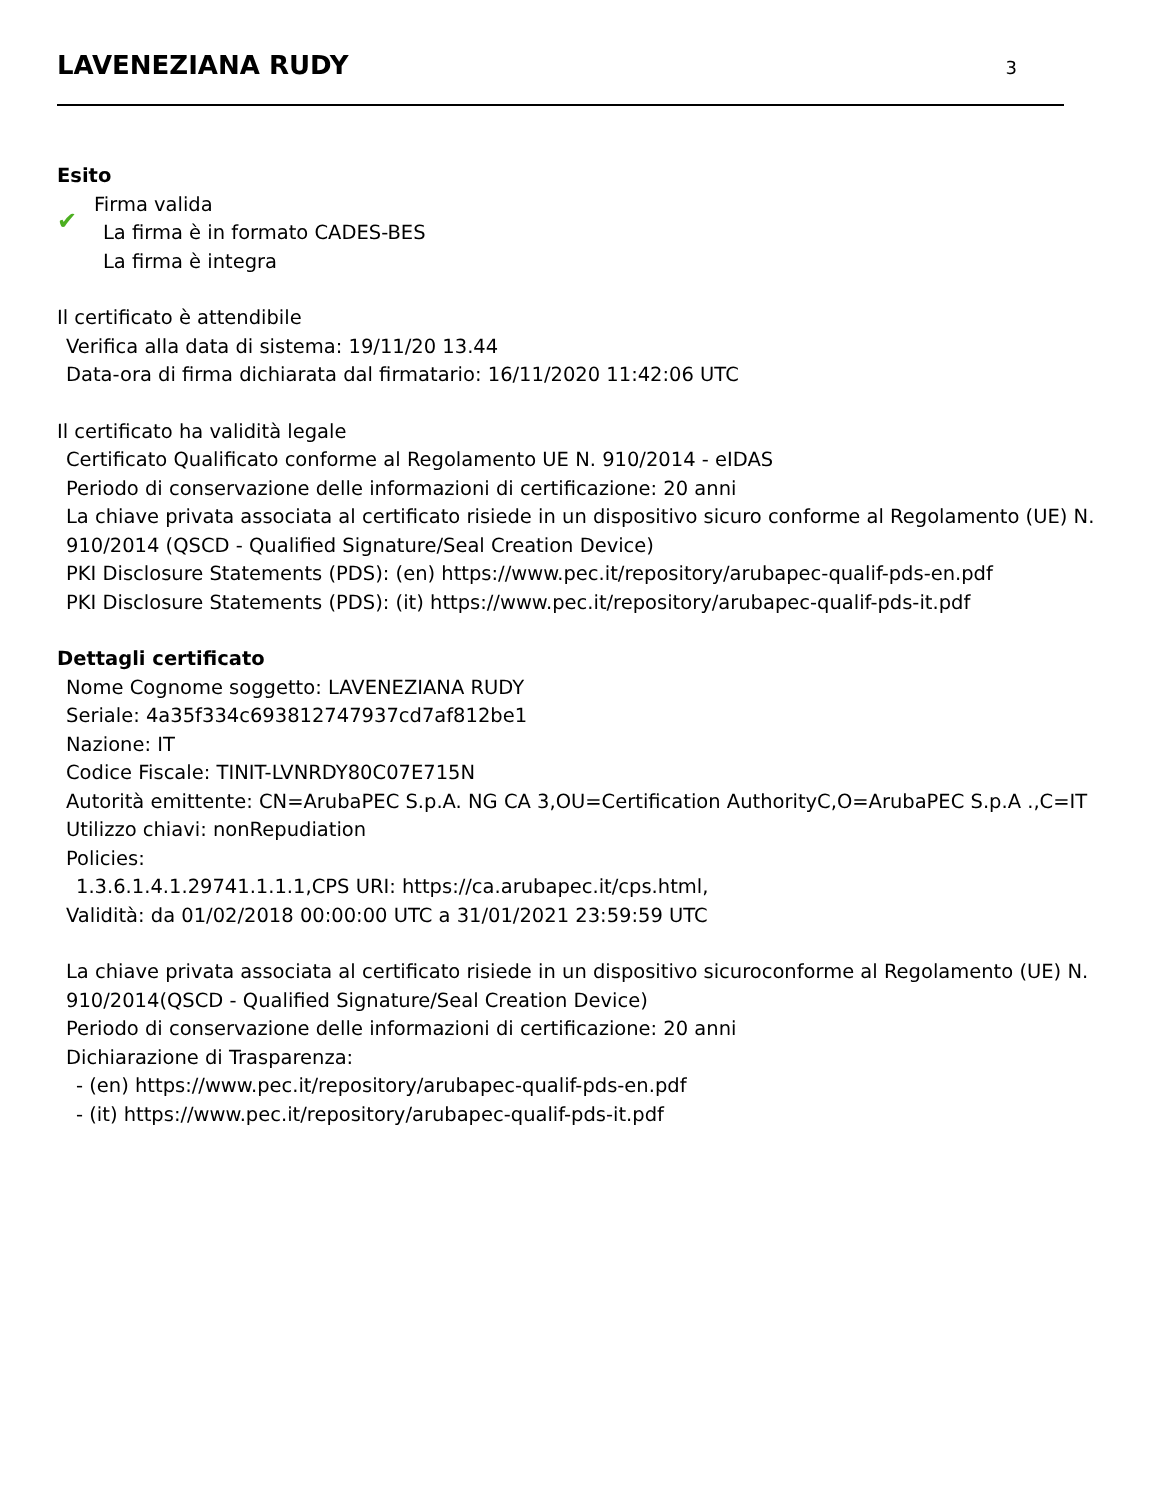LAVENEZIANA RUDY
3
Esito
✔
Firma valida
La firma è in formato CADES-BES
La firma è integra
Il certificato è attendibile
Verifica alla data di sistema: 19/11/20 13.44
Data-ora di firma dichiarata dal firmatario: 16/11/2020 11:42:06 UTC
Il certificato ha validità legale
Certificato Qualificato conforme al Regolamento UE N. 910/2014 - eIDAS
Periodo di conservazione delle informazioni di certificazione: 20 anni
La chiave privata associata al certificato risiede in un dispositivo sicuro conforme al Regolamento (UE) N. 910/2014 (QSCD - Qualified Signature/Seal Creation Device)
PKI Disclosure Statements (PDS): (en) https://www.pec.it/repository/arubapec-qualif-pds-en.pdf
PKI Disclosure Statements (PDS): (it) https://www.pec.it/repository/arubapec-qualif-pds-it.pdf
Dettagli certificato
Nome Cognome soggetto: LAVENEZIANA RUDY
Seriale: 4a35f334c693812747937cd7af812be1
Nazione: IT
Codice Fiscale: TINIT-LVNRDY80C07E715N
Autorità emittente: CN=ArubaPEC S.p.A. NG CA 3,OU=Certification AuthorityC,O=ArubaPEC S.p.A .,C=IT
Utilizzo chiavi: nonRepudiation
Policies:
1.3.6.1.4.1.29741.1.1.1,CPS URI: https://ca.arubapec.it/cps.html,
Validità: da 01/02/2018 00:00:00 UTC a 31/01/2021 23:59:59 UTC
La chiave privata associata al certificato risiede in un dispositivo sicuroconforme al Regolamento (UE) N. 910/2014(QSCD - Qualified Signature/Seal Creation Device)
Periodo di conservazione delle informazioni di certificazione: 20 anni
Dichiarazione di Trasparenza:
- (en) https://www.pec.it/repository/arubapec-qualif-pds-en.pdf
- (it) https://www.pec.it/repository/arubapec-qualif-pds-it.pdf